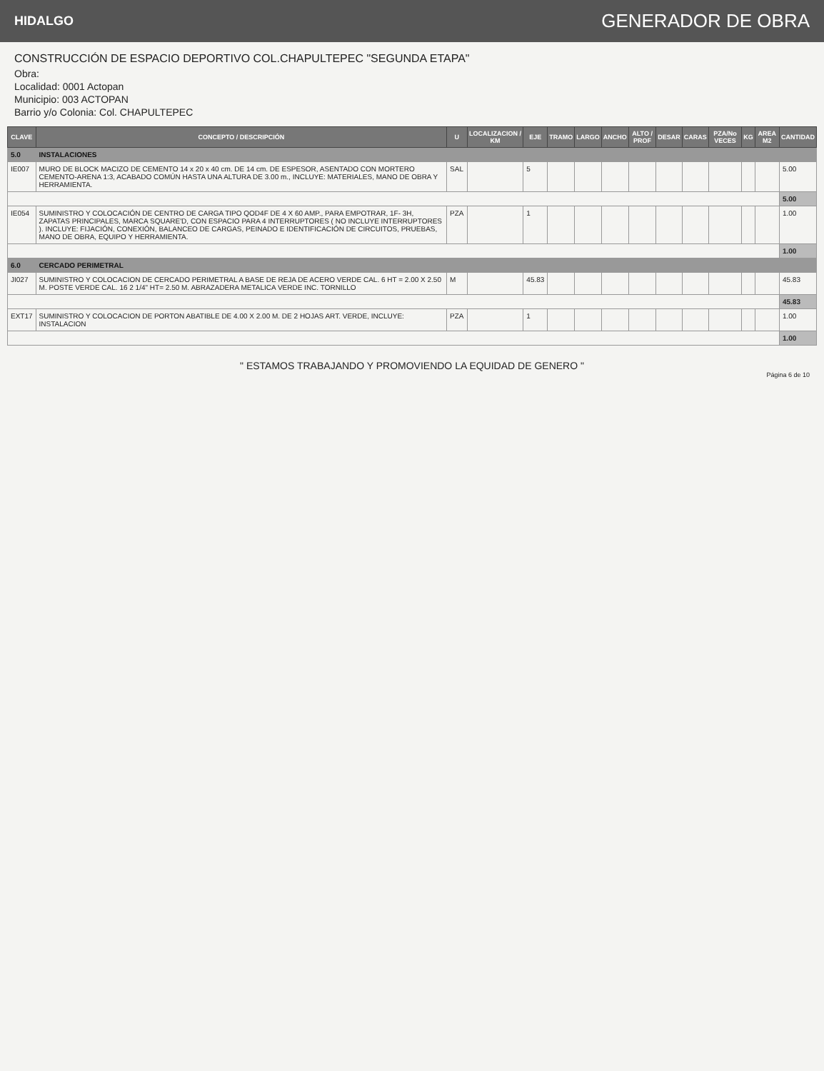HIDALGO GENERADOR DE OBRA
CONSTRUCCIÓN DE ESPACIO DEPORTIVO COL.CHAPULTEPEC "SEGUNDA ETAPA"
Obra:
Localidad: 0001 Actopan
Municipio: 003 ACTOPAN
Barrio y/o Colonia: Col. CHAPULTEPEC
| CLAVE | CONCEPTO / DESCRIPCIÓN | U | LOCALIZACION / KM | EJE | TRAMO | LARGO | ANCHO | ALTO / PROF | DESAR | CARAS | PZA/No VECES | KG | AREA M2 | CANTIDAD |
| --- | --- | --- | --- | --- | --- | --- | --- | --- | --- | --- | --- | --- | --- | --- |
| 5.0 | INSTALACIONES | | | | | | | | | | | | | |
| IE007 | MURO DE BLOCK MACIZO DE CEMENTO 14 x 20 x 40 cm. DE 14 cm. DE ESPESOR, ASENTADO CON MORTERO CEMENTO-ARENA 1:3, ACABADO COMÚN HASTA UNA ALTURA DE 3.00 m., INCLUYE: MATERIALES, MANO DE OBRA Y HERRAMIENTA. | SAL | | 5 | | | | | | | | | | 5.00 |
| | | | | | | | | | | | | | | 5.00 |
| IE054 | SUMINISTRO Y COLOCACIÓN DE CENTRO DE CARGA TIPO QOD4F DE 4 X 60 AMP., PARA EMPOTRAR, 1F- 3H, ZAPATAS PRINCIPALES, MARCA SQUARE'D, CON ESPACIO PARA 4 INTERRUPTORES ( NO INCLUYE INTERRUPTORES ). INCLUYE: FIJACIÓN, CONEXIÓN, BALANCEO DE CARGAS, PEINADO E IDENTIFICACIÓN DE CIRCUITOS, PRUEBAS, MANO DE OBRA, EQUIPO Y HERRAMIENTA. | PZA | | 1 | | | | | | | | | | 1.00 |
| | | | | | | | | | | | | | | 1.00 |
| 6.0 | CERCADO PERIMETRAL | | | | | | | | | | | | | |
| JI027 | SUMINISTRO Y COLOCACION DE CERCADO PERIMETRAL A BASE DE REJA DE ACERO VERDE CAL. 6 HT = 2.00 X 2.50 M. POSTE VERDE CAL. 16 2 1/4" HT= 2.50 M. ABRAZADERA METALICA VERDE INC. TORNILLO | M | | 45.83 | | | | | | | | | | 45.83 |
| | | | | | | | | | | | | | | 45.83 |
| EXT17 | SUMINISTRO Y COLOCACION DE PORTON ABATIBLE DE 4.00 X 2.00 M. DE 2 HOJAS ART. VERDE, INCLUYE: INSTALACION | PZA | | 1 | | | | | | | | | | 1.00 |
| | | | | | | | | | | | | | | 1.00 |
" ESTAMOS TRABAJANDO Y PROMOVIENDO LA EQUIDAD DE GENERO "
Página 6 de 10